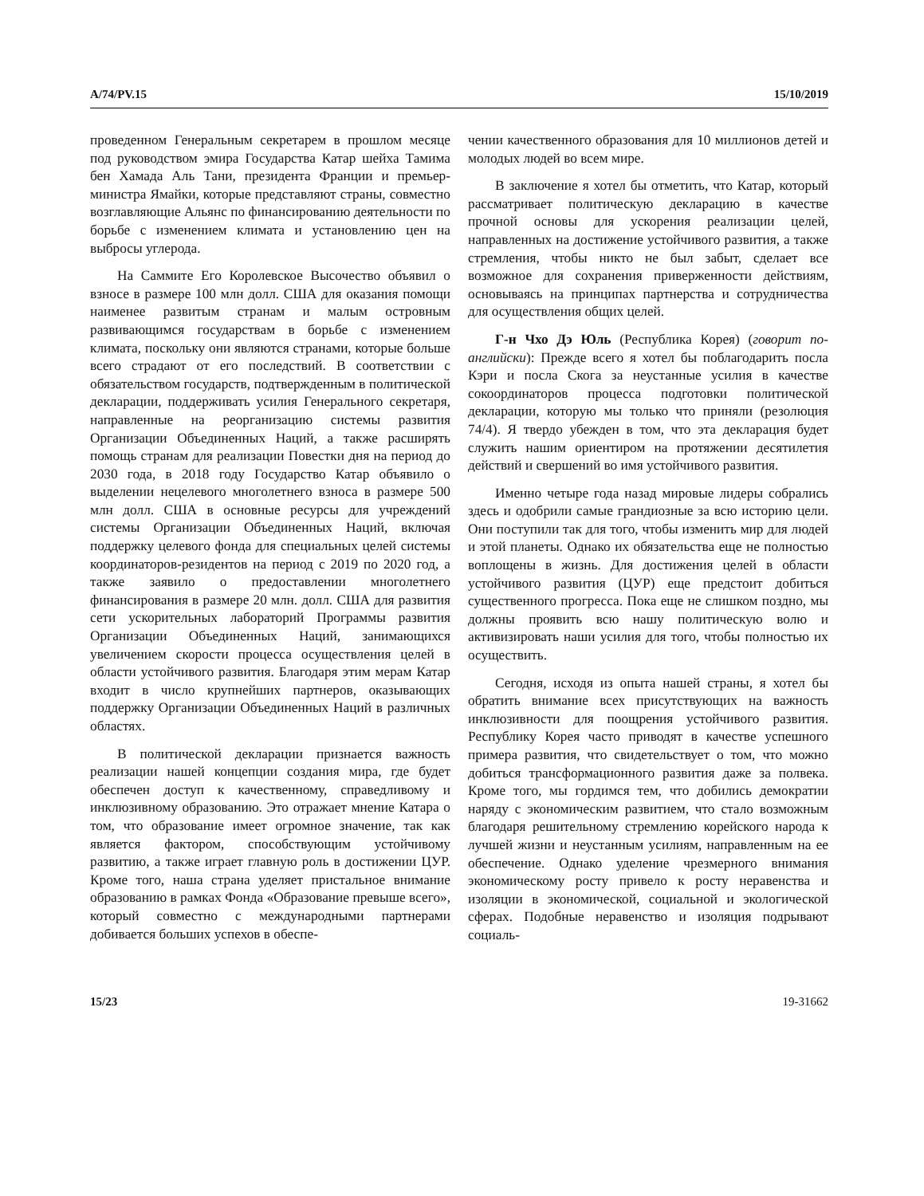A/74/PV.15 15/10/2019
проведенном Генеральным секретарем в прошлом месяце под руководством эмира Государства Катар шейха Тамима бен Хамада Аль Тани, президента Франции и премьер-министра Ямайки, которые представляют страны, совместно возглавляющие Альянс по финансированию деятельности по борьбе с изменением климата и установлению цен на выбросы углерода.
На Саммите Его Королевское Высочество объявил о взносе в размере 100 млн долл. США для оказания помощи наименее развитым странам и малым островным развивающимся государствам в борьбе с изменением климата, поскольку они являются странами, которые больше всего страдают от его последствий. В соответствии с обязательством государств, подтвержденным в политической декларации, поддерживать усилия Генерального секретаря, направленные на реорганизацию системы развития Организации Объединенных Наций, а также расширять помощь странам для реализации Повестки дня на период до 2030 года, в 2018 году Государство Катар объявило о выделении нецелевого многолетнего взноса в размере 500 млн долл. США в основные ресурсы для учреждений системы Организации Объединенных Наций, включая поддержку целевого фонда для специальных целей системы координаторов-резидентов на период с 2019 по 2020 год, а также заявило о предоставлении многолетнего финансирования в размере 20 млн. долл. США для развития сети ускорительных лабораторий Программы развития Организации Объединенных Наций, занимающихся увеличением скорости процесса осуществления целей в области устойчивого развития. Благодаря этим мерам Катар входит в число крупнейших партнеров, оказывающих поддержку Организации Объединенных Наций в различных областях.
В политической декларации признается важность реализации нашей концепции создания мира, где будет обеспечен доступ к качественному, справедливому и инклюзивному образованию. Это отражает мнение Катара о том, что образование имеет огромное значение, так как является фактором, способствующим устойчивому развитию, а также играет главную роль в достижении ЦУР. Кроме того, наша страна уделяет пристальное внимание образованию в рамках Фонда «Образование превыше всего», который совместно с международными партнерами добивается больших успехов в обеспе-
чении качественного образования для 10 миллионов детей и молодых людей во всем мире.
В заключение я хотел бы отметить, что Катар, который рассматривает политическую декларацию в качестве прочной основы для ускорения реализации целей, направленных на достижение устойчивого развития, а также стремления, чтобы никто не был забыт, сделает все возможное для сохранения приверженности действиям, основываясь на принципах партнерства и сотрудничества для осуществления общих целей.
Г-н Чхо Дэ Юль (Республика Корея) (говорит по-английски): Прежде всего я хотел бы поблагодарить посла Кэри и посла Скога за неустанные усилия в качестве сокоординаторов процесса подготовки политической декларации, которую мы только что приняли (резолюция 74/4). Я твердо убежден в том, что эта декларация будет служить нашим ориентиром на протяжении десятилетия действий и свершений во имя устойчивого развития.
Именно четыре года назад мировые лидеры собрались здесь и одобрили самые грандиозные за всю историю цели. Они поступили так для того, чтобы изменить мир для людей и этой планеты. Однако их обязательства еще не полностью воплощены в жизнь. Для достижения целей в области устойчивого развития (ЦУР) еще предстоит добиться существенного прогресса. Пока еще не слишком поздно, мы должны проявить всю нашу политическую волю и активизировать наши усилия для того, чтобы полностью их осуществить.
Сегодня, исходя из опыта нашей страны, я хотел бы обратить внимание всех присутствующих на важность инклюзивности для поощрения устойчивого развития. Республику Корея часто приводят в качестве успешного примера развития, что свидетельствует о том, что можно добиться трансформационного развития даже за полвека. Кроме того, мы гордимся тем, что добились демократии наряду с экономическим развитием, что стало возможным благодаря решительному стремлению корейского народа к лучшей жизни и неустанным усилиям, направленным на ее обеспечение. Однако уделение чрезмерного внимания экономическому росту привело к росту неравенства и изоляции в экономической, социальной и экологической сферах. Подобные неравенство и изоляция подрывают социаль-
15/23 19-31662